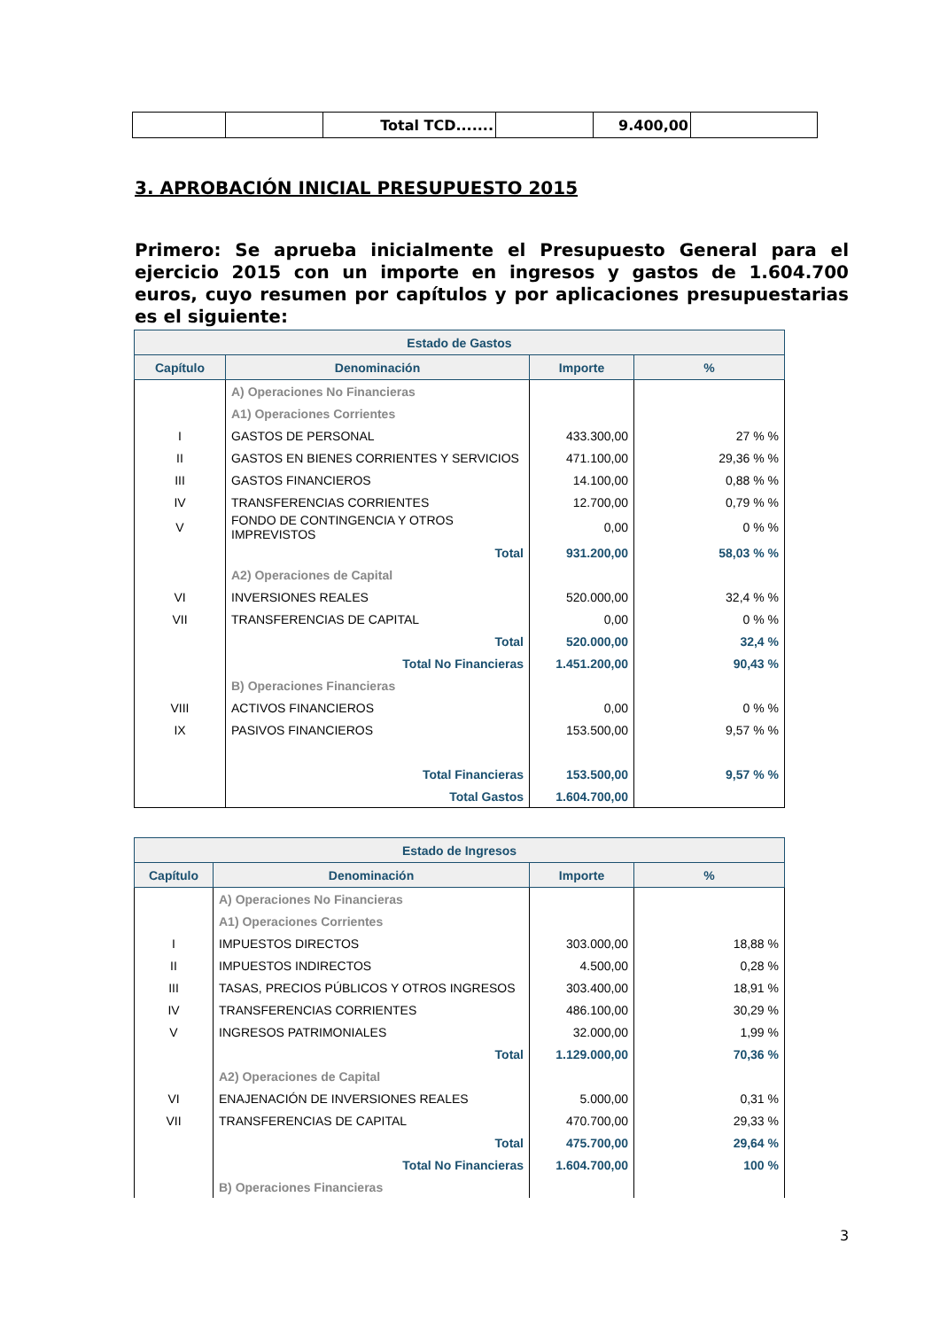| | | Total TCD....... | | 9.400,00 | |
3. APROBACIÓN INICIAL PRESUPUESTO 2015
Primero: Se aprueba inicialmente el Presupuesto General para el ejercicio 2015 con un importe en ingresos y gastos de 1.604.700 euros, cuyo resumen por capítulos y por aplicaciones presupuestarias es el siguiente:
| Estado de Gastos | | | |
| --- | --- | --- | --- |
| Capítulo | Denominación | Importe | % |
| | A) Operaciones No Financieras | | |
| | A1) Operaciones Corrientes | | |
| I | GASTOS DE PERSONAL | 433.300,00 | 27 % % |
| II | GASTOS EN BIENES CORRIENTES Y SERVICIOS | 471.100,00 | 29,36 % % |
| III | GASTOS FINANCIEROS | 14.100,00 | 0,88 % % |
| IV | TRANSFERENCIAS CORRIENTES | 12.700,00 | 0,79 % % |
| V | FONDO DE CONTINGENCIA Y OTROS IMPREVISTOS | 0,00 | 0 % % |
| | Total | 931.200,00 | 58,03 % % |
| | A2) Operaciones de Capital | | |
| VI | INVERSIONES REALES | 520.000,00 | 32,4 % % |
| VII | TRANSFERENCIAS DE CAPITAL | 0,00 | 0 % % |
| | Total | 520.000,00 | 32,4 % |
| | Total No Financieras | 1.451.200,00 | 90,43 % |
| | B) Operaciones Financieras | | |
| VIII | ACTIVOS FINANCIEROS | 0,00 | 0 % % |
| IX | PASIVOS FINANCIEROS | 153.500,00 | 9,57 % % |
| | Total Financieras | 153.500,00 | 9,57 % % |
| | Total Gastos | 1.604.700,00 | |
| Estado de Ingresos | | | |
| --- | --- | --- | --- |
| Capítulo | Denominación | Importe | % |
| | A) Operaciones No Financieras | | |
| | A1) Operaciones Corrientes | | |
| I | IMPUESTOS DIRECTOS | 303.000,00 | 18,88 % |
| II | IMPUESTOS INDIRECTOS | 4.500,00 | 0,28 % |
| III | TASAS, PRECIOS PÚBLICOS Y OTROS INGRESOS | 303.400,00 | 18,91 % |
| IV | TRANSFERENCIAS CORRIENTES | 486.100,00 | 30,29 % |
| V | INGRESOS PATRIMONIALES | 32.000,00 | 1,99 % |
| | Total | 1.129.000,00 | 70,36 % |
| | A2) Operaciones de Capital | | |
| VI | ENAJENACIÓN DE INVERSIONES REALES | 5.000,00 | 0,31 % |
| VII | TRANSFERENCIAS DE CAPITAL | 470.700,00 | 29,33 % |
| | Total | 475.700,00 | 29,64 % |
| | Total No Financieras | 1.604.700,00 | 100 % |
| | B) Operaciones Financieras | | |
3